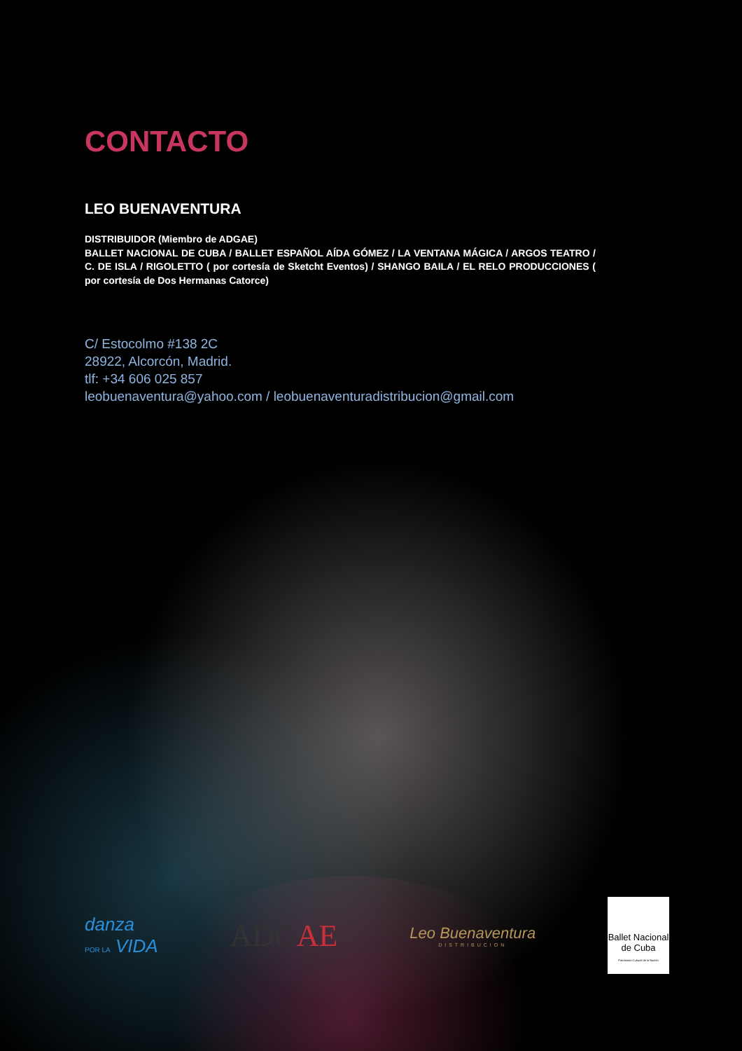CONTACTO
LEO BUENAVENTURA
DISTRIBUIDOR (Miembro de ADGAE)
BALLET NACIONAL DE CUBA / BALLET ESPAÑOL AÍDA GÓMEZ / LA VENTANA MÁGICA / ARGOS TEATRO / C. DE ISLA / RIGOLETTO ( por cortesía de Sketcht Eventos) / SHANGO BAILA / EL RELO PRODUCCIONES ( por cortesía de Dos Hermanas Catorce)
C/ Estocolmo #138 2C
28922, Alcorcón, Madrid.
tlf: +34 606 025 857
leobuenaventura@yahoo.com / leobuenaventuradistribucion@gmail.com
danza
POR LA VIDA
ADGAE
Leo Buenaventura
DISTRIBUCION
Ballet Nacional de Cuba
Patrimonio Cultural de la Nación